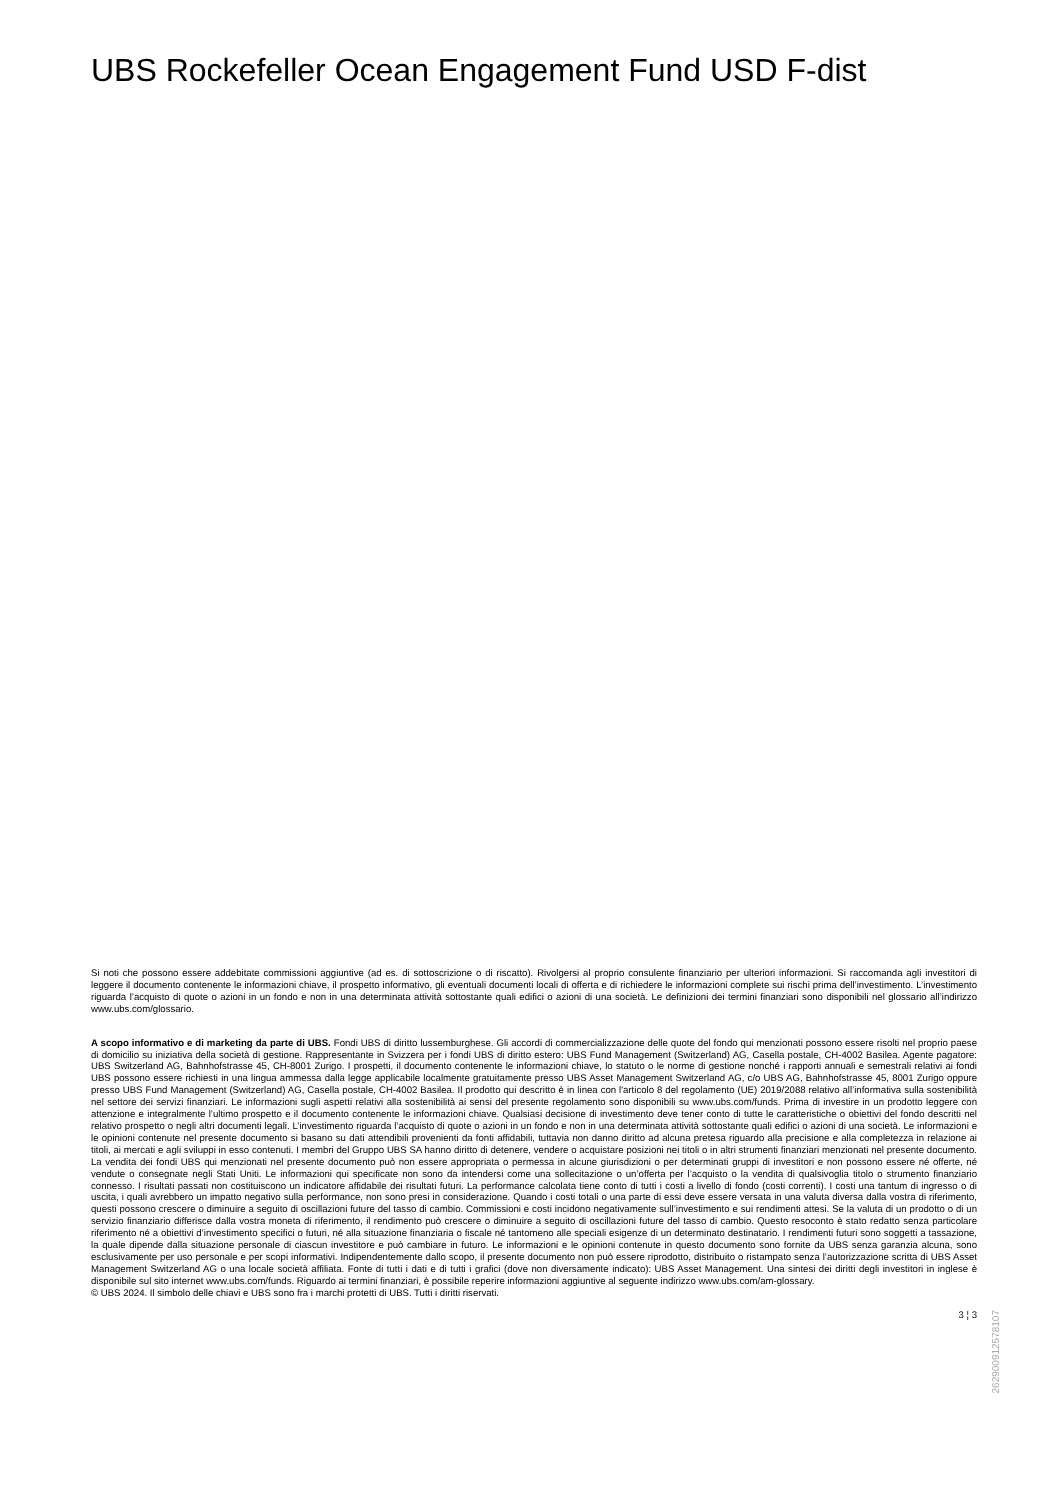UBS Rockefeller Ocean Engagement Fund USD F-dist
Si noti che possono essere addebitate commissioni aggiuntive (ad es. di sottoscrizione o di riscatto). Rivolgersi al proprio consulente finanziario per ulteriori informazioni. Si raccomanda agli investitori di leggere il documento contenente le informazioni chiave, il prospetto informativo, gli eventuali documenti locali di offerta e di richiedere le informazioni complete sui rischi prima dell’investimento. L’investimento riguarda l’acquisto di quote o azioni in un fondo e non in una determinata attività sottostante quali edifici o azioni di una società. Le definizioni dei termini finanziari sono disponibili nel glossario all’indirizzo www.ubs.com/glossario.
A scopo informativo e di marketing da parte di UBS. Fondi UBS di diritto lussemburghese. Gli accordi di commercializzazione delle quote del fondo qui menzionati possono essere risolti nel proprio paese di domicilio su iniziativa della società di gestione. Rappresentante in Svizzera per i fondi UBS di diritto estero: UBS Fund Management (Switzerland) AG, Casella postale, CH-4002 Basilea. Agente pagatore: UBS Switzerland AG, Bahnhofstrasse 45, CH-8001 Zurigo. I prospetti, il documento contenente le informazioni chiave, lo statuto o le norme di gestione nonché i rapporti annuali e semestrali relativi ai fondi UBS possono essere richiesti in una lingua ammessa dalla legge applicabile localmente gratuitamente presso UBS Asset Management Switzerland AG, c/o UBS AG, Bahnhofstrasse 45, 8001 Zurigo oppure presso UBS Fund Management (Switzerland) AG, Casella postale, CH-4002 Basilea. Il prodotto qui descritto è in linea con l'articolo 8 del regolamento (UE) 2019/2088 relativo all’informativa sulla sostenibilità nel settore dei servizi finanziari. Le informazioni sugli aspetti relativi alla sostenibilità ai sensi del presente regolamento sono disponibili su www.ubs.com/funds. Prima di investire in un prodotto leggere con attenzione e integralmente l’ultimo prospetto e il documento contenente le informazioni chiave. Qualsiasi decisione di investimento deve tener conto di tutte le caratteristiche o obiettivi del fondo descritti nel relativo prospetto o negli altri documenti legali. L’investimento riguarda l’acquisto di quote o azioni in un fondo e non in una determinata attività sottostante quali edifici o azioni di una società. Le informazioni e le opinioni contenute nel presente documento si basano su dati attendibili provenienti da fonti affidabili, tuttavia non danno diritto ad alcuna pretesa riguardo alla precisione e alla completezza in relazione ai titoli, ai mercati e agli sviluppi in esso contenuti. I membri del Gruppo UBS SA hanno diritto di detenere, vendere o acquistare posizioni nei titoli o in altri strumenti finanziari menzionati nel presente documento. La vendita dei fondi UBS qui menzionati nel presente documento può non essere appropriata o permessa in alcune giurisdizioni o per determinati gruppi di investitori e non possono essere né offerte, né vendute o consegnate negli Stati Uniti. Le informazioni qui specificate non sono da intendersi come una sollecitazione o un’offerta per l’acquisto o la vendita di qualsivoglia titolo o strumento finanziario connesso. I risultati passati non costituiscono un indicatore affidabile dei risultati futuri. La performance calcolata tiene conto di tutti i costi a livello di fondo (costi correnti). I costi una tantum di ingresso o di uscita, i quali avrebbero un impatto negativo sulla performance, non sono presi in considerazione. Quando i costi totali o una parte di essi deve essere versata in una valuta diversa dalla vostra di riferimento, questi possono crescere o diminuire a seguito di oscillazioni future del tasso di cambio. Commissioni e costi incidono negativamente sull’investimento e sui rendimenti attesi. Se la valuta di un prodotto o di un servizio finanziario differisce dalla vostra moneta di riferimento, il rendimento può crescere o diminuire a seguito di oscillazioni future del tasso di cambio. Questo resoconto è stato redatto senza particolare riferimento né a obiettivi d’investimento specifici o futuri, né alla situazione finanziaria o fiscale né tantomeno alle speciali esigenze di un determinato destinatario. I rendimenti futuri sono soggetti a tassazione, la quale dipende dalla situazione personale di ciascun investitore e può cambiare in futuro. Le informazioni e le opinioni contenute in questo documento sono fornite da UBS senza garanzia alcuna, sono esclusivamente per uso personale e per scopi informativi. Indipendentemente dallo scopo, il presente documento non può essere riprodotto, distribuito o ristampato senza l’autorizzazione scritta di UBS Asset Management Switzerland AG o una locale società affiliata. Fonte di tutti i dati e di tutti i grafici (dove non diversamente indicato): UBS Asset Management. Una sintesi dei diritti degli investitori in inglese è disponibile sul sito internet www.ubs.com/funds. Riguardo ai termini finanziari, è possibile reperire informazioni aggiuntive al seguente indirizzo www.ubs.com/am-glossary.
© UBS 2024. Il simbolo delle chiavi e UBS sono fra i marchi protetti di UBS. Tutti i diritti riservati.
3 ¦ 3
26290091257810​7